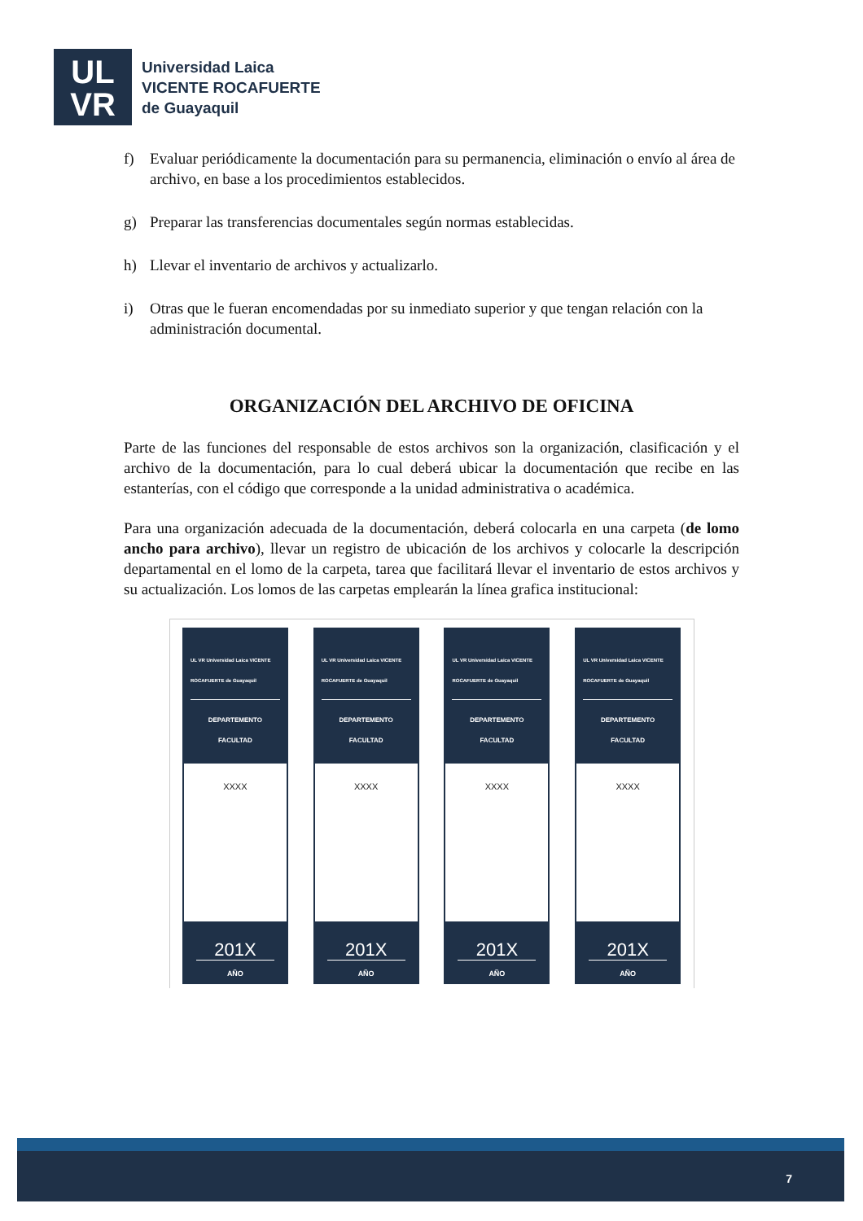UL
VR
Universidad Laica
VICENTE ROCAFUERTE
de Guayaquil
f) Evaluar periódicamente la documentación para su permanencia, eliminación o envío al área de archivo, en base a los procedimientos establecidos.
g) Preparar las transferencias documentales según normas establecidas.
h) Llevar el inventario de archivos y actualizarlo.
i) Otras que le fueran encomendadas por su inmediato superior y que tengan relación con la administración documental.
ORGANIZACIÓN DEL ARCHIVO DE OFICINA
Parte de las funciones del responsable de estos archivos son la organización, clasificación y el archivo de la documentación, para lo cual deberá ubicar la documentación que recibe en las estanterías, con el código que corresponde a la unidad administrativa o académica.
Para una organización adecuada de la documentación, deberá colocarla en una carpeta (de lomo ancho para archivo), llevar un registro de ubicación de los archivos y colocarle la descripción departamental en el lomo de la carpeta, tarea que facilitará llevar el inventario de estos archivos y su actualización. Los lomos de las carpetas emplearán la línea grafica institucional:
UL VR Universidad Laica VICENTE ROCAFUERTE de Guayaquil
DEPARTEMENTO
FACULTAD
XXXX
201X
AÑO
UL VR Universidad Laica VICENTE ROCAFUERTE de Guayaquil
DEPARTEMENTO
FACULTAD
XXXX
201X
AÑO
UL VR Universidad Laica VICENTE ROCAFUERTE de Guayaquil
DEPARTEMENTO
FACULTAD
XXXX
201X
AÑO
UL VR Universidad Laica VICENTE ROCAFUERTE de Guayaquil
DEPARTEMENTO
FACULTAD
XXXX
201X
AÑO
7